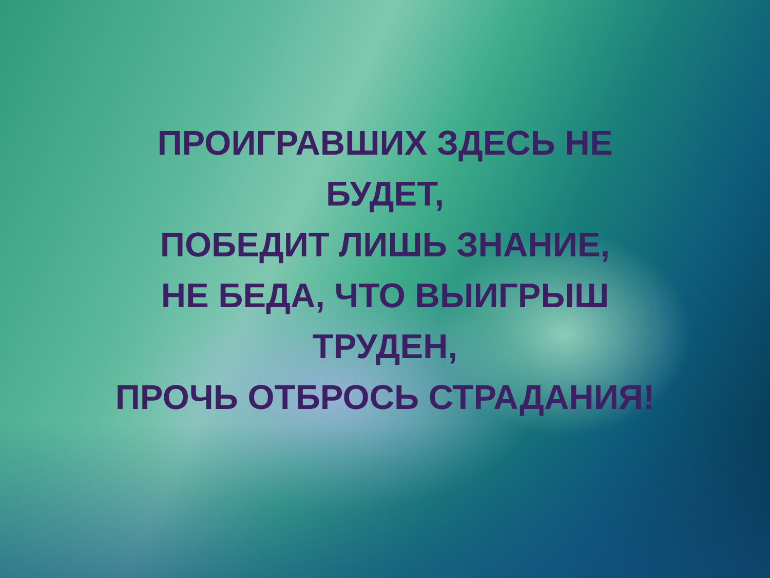ПРОИГРАВШИХ ЗДЕСЬ НЕ
БУДЕТ,
ПОБЕДИТ ЛИШЬ ЗНАНИЕ,
НЕ БЕДА, ЧТО ВЫИГРЫШ
ТРУДЕН,
ПРОЧЬ ОТБРОСЬ СТРАДАНИЯ!